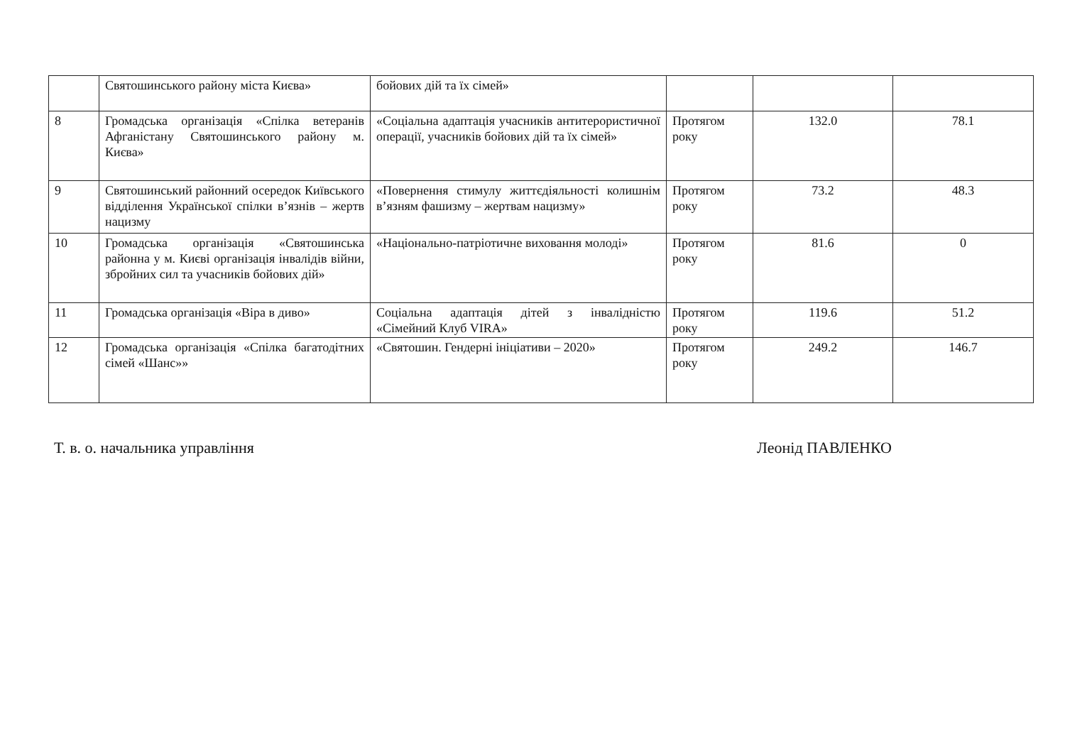| | Святошинського району міста Києва» | бойових дій та їх сімей» | | | |
| 8 | Громадська організація «Спілка ветеранів Афганістану Святошинського району м. Києва» | «Соціальна адаптація учасників антитерористичної операції, учасників бойових дій та їх сімей» | Протягом року | 132.0 | 78.1 |
| 9 | Святошинський районний осередок Київського відділення Української спілки в’язнів – жертв нацизму | «Повернення стимулу життєдіяльності колишнім в’язням фашизму – жертвам нацизму» | Протягом року | 73.2 | 48.3 |
| 10 | Громадська організація «Святошинська районна у м. Києві організація інвалідів війни, збройних сил та учасників бойових дій» | «Національно-патріотичне виховання молоді» | Протягом року | 81.6 | 0 |
| 11 | Громадська організація «Віра в диво» | Соціальна адаптація дітей з інвалідністю «Сімейний Клуб VIRA» | Протягом року | 119.6 | 51.2 |
| 12 | Громадська організація «Спілка багатодітних сімей «Шанс»» | «Святошин. Гендерні ініціативи – 2020» | Протягом року | 249.2 | 146.7 |
Т. в. о. начальника управління Леонід ПАВЛЕНКО